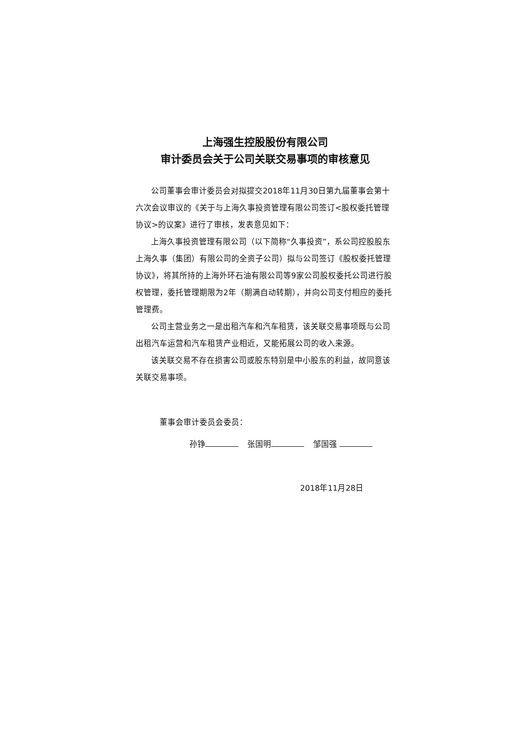上海强生控股股份有限公司
审计委员会关于公司关联交易事项的审核意见
公司董事会审计委员会对拟提交2018年11月30日第九届董事会第十六次会议审议的《关于与上海久事投资管理有限公司签订<股权委托管理协议>的议案》进行了审核，发表意见如下：
上海久事投资管理有限公司（以下简称“久事投资”，系公司控股股东上海久事（集团）有限公司的全资子公司）拟与公司签订《股权委托管理协议》，将其所持的上海外环石油有限公司等9家公司股权委托公司进行股权管理，委托管理期限为2年（期满自动转期），并向公司支付相应的委托管理费。
公司主营业务之一是出租汽车和汽车租赁，该关联交易事项既与公司出租汽车运营和汽车租赁产业相近，又能拓展公司的收入来源。
该关联交易不存在损害公司或股东特别是中小股东的利益，故同意该关联交易事项。
董事会审计委员会委员：
孙铮 张国明 邹国强
2018年11月28日